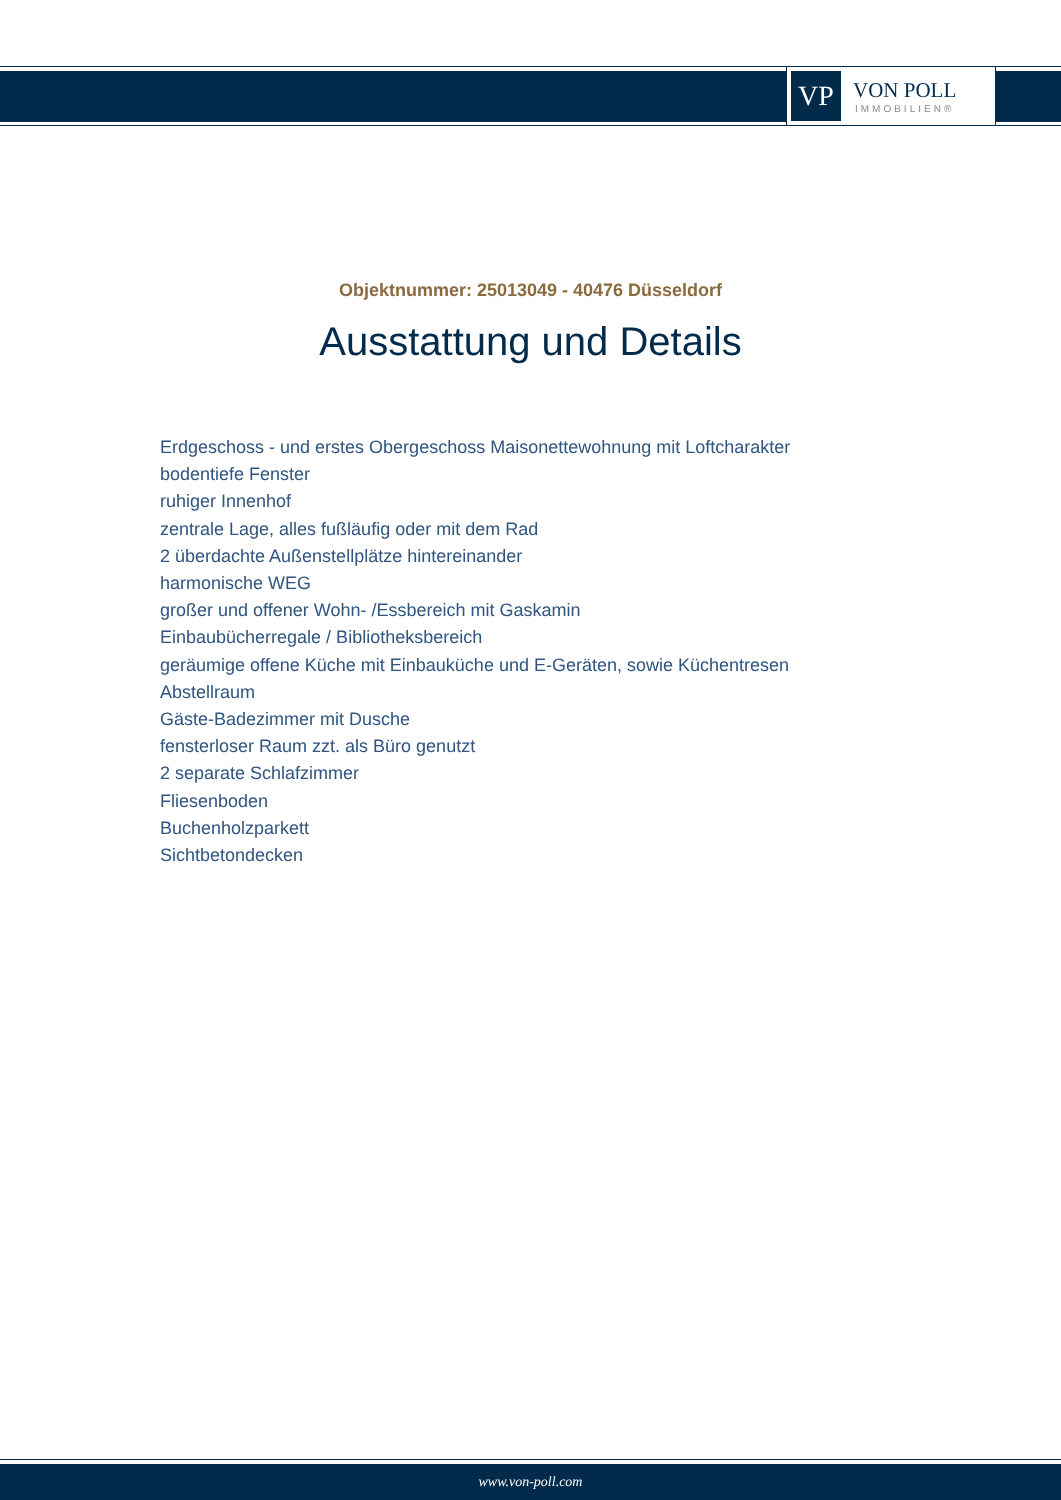VP
VON POLL
IMMOBILIEN®
Objektnummer: 25013049 - 40476 Düsseldorf
Ausstattung und Details
Erdgeschoss - und erstes Obergeschoss Maisonettewohnung mit Loftcharakter
bodentiefe Fenster
ruhiger Innenhof
zentrale Lage, alles fußläufig oder mit dem Rad
2 überdachte Außenstellplätze hintereinander
harmonische WEG
großer und offener Wohn- /Essbereich mit Gaskamin
Einbaubücherregale / Bibliotheksbereich
geräumige offene Küche mit Einbauküche und E-Geräten, sowie Küchentresen
Abstellraum
Gäste-Badezimmer mit Dusche
fensterloser Raum zzt. als Büro genutzt
2 separate Schlafzimmer
Fliesenboden
Buchenholzparkett
Sichtbetondecken
www.von-poll.com